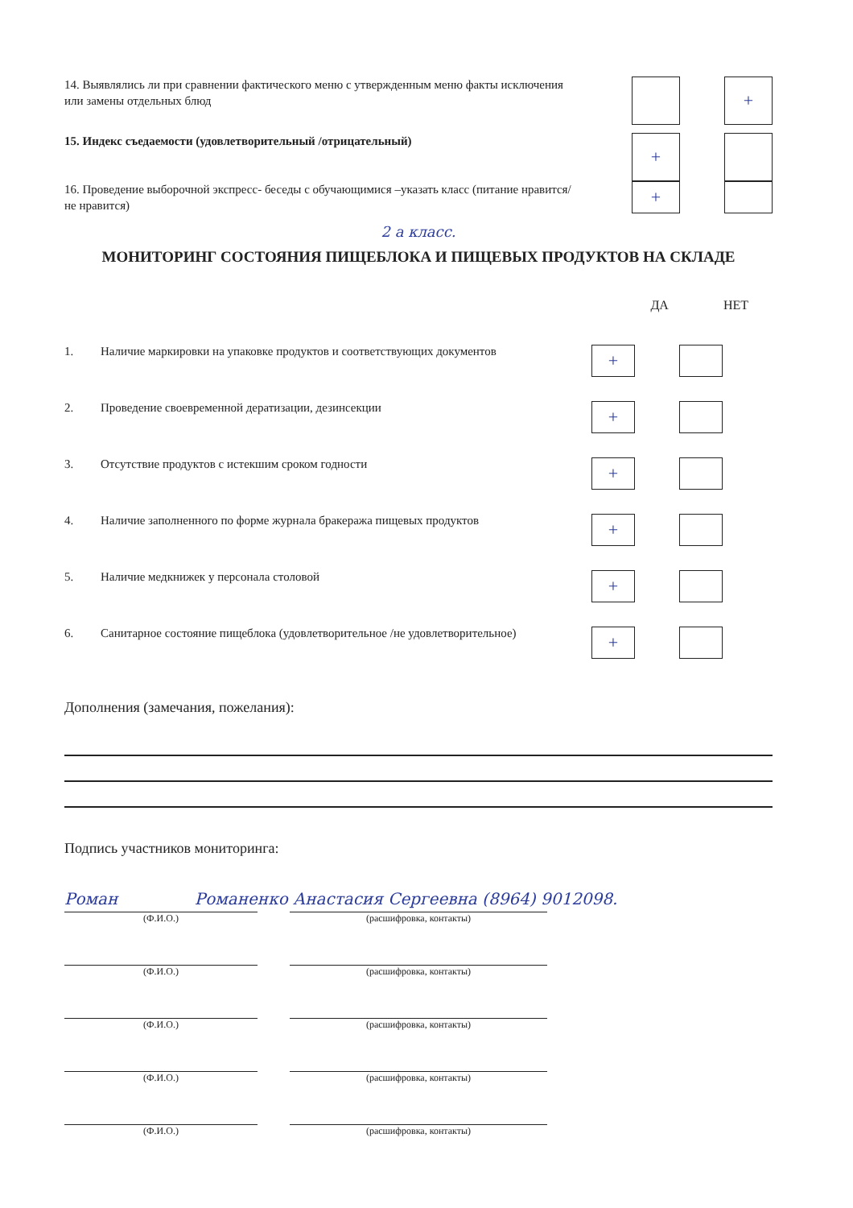14. Выявлялись ли при сравнении фактического меню с утвержденным меню факты исключения или замены отдельных блюд
+
15. Индекс съедаемости (удовлетворительный /отрицательный)
+
16. Проведение выборочной экспресс- беседы с обучающимися –указать класс (питание нравится/ не нравится)
+
2 а класс.
МОНИТОРИНГ СОСТОЯНИЯ ПИЩЕБЛОКА И ПИЩЕВЫХ ПРОДУКТОВ НА СКЛАДЕ
ДА НЕТ
1. Наличие маркировки на упаковке продуктов и соответствующих документов
+
2. Проведение своевременной дератизации, дезинсекции
+
3. Отсутствие продуктов с истекшим сроком годности
+
4. Наличие заполненного по форме журнала бракеража пищевых продуктов
+
5. Наличие медкнижек у персонала столовой
+
6. Санитарное состояние пищеблока (удовлетворительное /не удовлетворительное)
+
Дополнения (замечания, пожелания):
Подпись участников мониторинга:
Роман Романенко Анастасия Сергеевна (8964) 9012098.
(Ф.И.О.) (расшифровка, контакты)
(Ф.И.О.) (расшифровка, контакты)
(Ф.И.О.) (расшифровка, контакты)
(Ф.И.О.) (расшифровка, контакты)
(Ф.И.О.) (расшифровка, контакты)